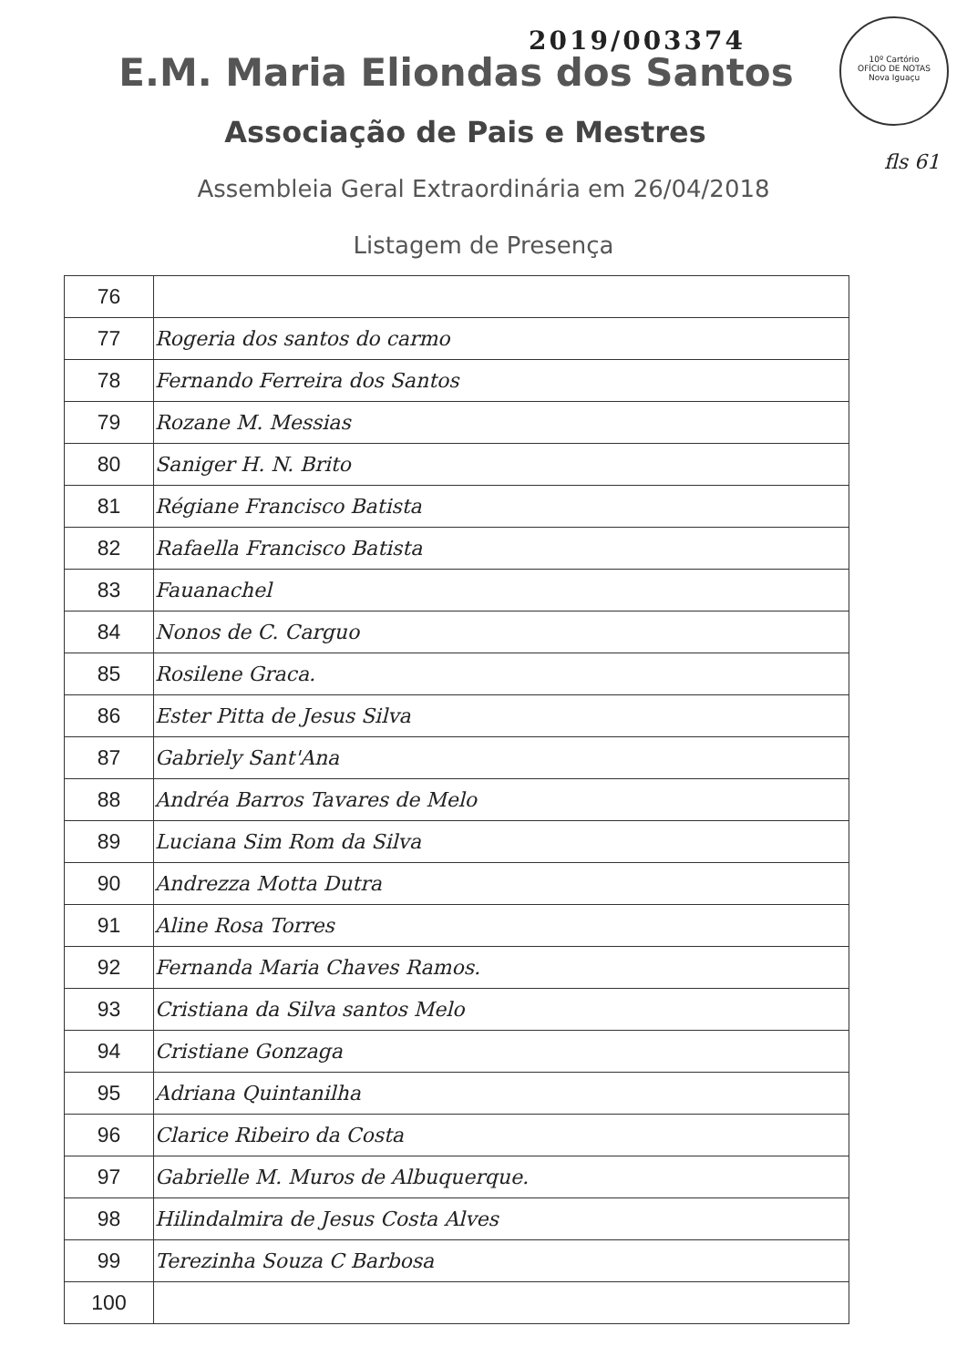2019/003374
10º Cartório
OFÍCIO DE NOTAS
Nova Iguaçu
fls 61
E.M. Maria Eliondas dos Santos
Associação de Pais e Mestres
Assembleia Geral Extraordinária em 26/04/2018
Listagem de Presença
| 76 | |
| 77 | Rogeria dos santos do carmo |
| 78 | Fernando Ferreira dos Santos |
| 79 | Rozane M. Messias |
| 80 | Saniger H. N. Brito |
| 81 | Régiane Francisco Batista |
| 82 | Rafaella Francisco Batista |
| 83 | Fauanachel |
| 84 | Nonos de C. Carguo |
| 85 | Rosilene Graca. |
| 86 | Ester Pitta de Jesus Silva |
| 87 | Gabriely Sant'Ana |
| 88 | Andréa Barros Tavares de Melo |
| 89 | Luciana Sim Rom da Silva |
| 90 | Andrezza Motta Dutra |
| 91 | Aline Rosa Torres |
| 92 | Fernanda Maria Chaves Ramos. |
| 93 | Cristiana da Silva santos Melo |
| 94 | Cristiane Gonzaga |
| 95 | Adriana Quintanilha |
| 96 | Clarice Ribeiro da Costa |
| 97 | Gabrielle M. Muros de Albuquerque. |
| 98 | Hilindalmira de Jesus Costa Alves |
| 99 | Terezinha Souza C Barbosa |
| 100 | |